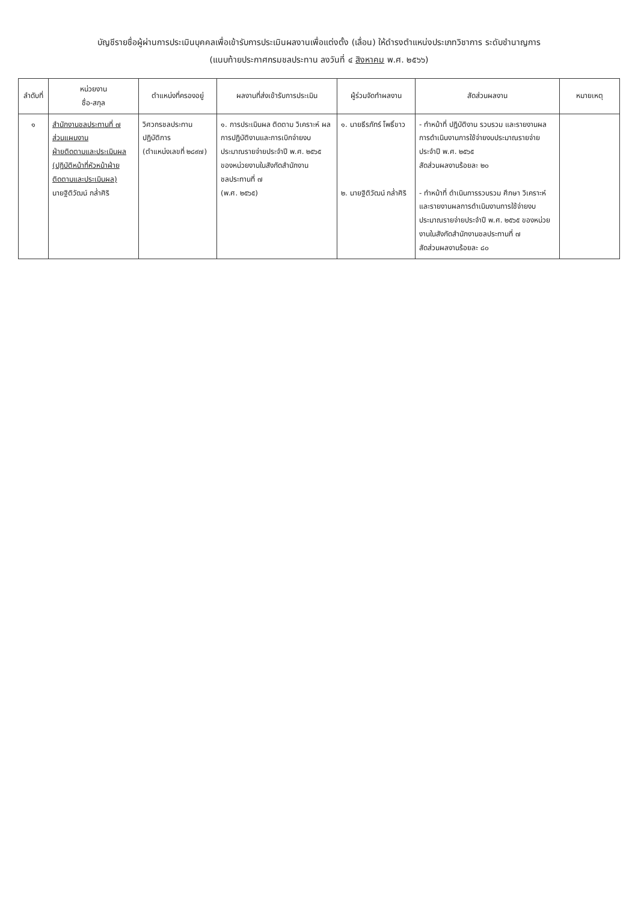บัญชีรายชื่อผู้ผ่านการประเมินบุคคลเพื่อเข้ารับการประเมินผลงานเพื่อแต่งตั้ง (เลื่อน) ให้ดำรงตำแหน่งประเภทวิชาการ ระดับชำนาญการ
(แนบท้ายประกาศกรมชลประทาน ลงวันที่ ๔ สิงหาคม พ.ศ. ๒๕๖๖)
| ลำดับที่ | หน่วยงาน ชื่อ-สกุล | ตำแหน่งที่ครองอยู่ | ผลงานที่ส่งเข้ารับการประเมิน | ผู้ร่วมจัดทำผลงาน | สัดส่วนผลงาน | หมายเหตุ |
| --- | --- | --- | --- | --- | --- | --- |
| ๑ | สำนักงานชลประทานที่ ๗ ส่วนแผนงาน ฝ่ายติดตามและประเมินผล (ปฏิบัติหน้าที่หัวหน้าฝ่าย ติดตามและประเมินผล) นายฐิติวัฒน์ กล่ำศิริ | วิศวกรชลประทาน ปฏิบัติการ (ตำแหน่งเลขที่ ๒๘๙๗) | ๑. การประเมินผล ติดตาม วิเคราะห์ ผลการปฏิบัติงานและการเบิกจ่ายงบประมาณรายจ่ายประจำปี พ.ศ. ๒๕๖๕ ของหน่วยงานในสังกัดสำนักงานชลประทานที่ ๗ (พ.ศ. ๒๕๖๕) | ๑. นายธีรภัทร์ โพธิ์ขาว ๒. นายฐิติวัฒน์ กล่ำศิริ | - ทำหน้าที่ ปฏิบัติงาน รวบรวม และรายงานผลการดำเนินงานการใช้จ่ายงบประมาณรายจ่ายประจำปี พ.ศ. ๒๕๖๕ สัดส่วนผลงานร้อยละ ๒๐ - ทำหน้าที่ ดำเนินการรวบรวม ศึกษา วิเคราะห์ และรายงานผลการดำเนินงานการใช้จ่ายงบประมาณรายจ่ายประจำปี พ.ศ. ๒๕๖๕ ของหน่วยงานในสังกัดสำนักงานชลประทานที่ ๗ สัดส่วนผลงานร้อยละ ๘๐ | |